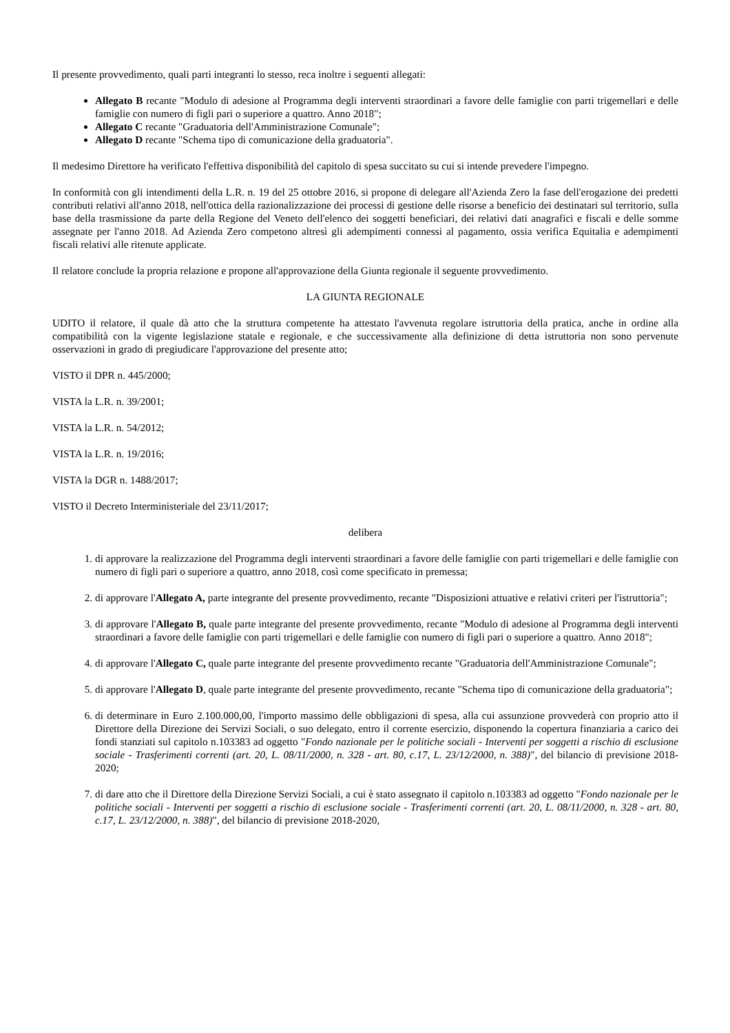Il presente provvedimento, quali parti integranti lo stesso, reca inoltre i seguenti allegati:
Allegato B recante "Modulo di adesione al Programma degli interventi straordinari a favore delle famiglie con parti trigemellari e delle famiglie con numero di figli pari o superiore a quattro. Anno 2018";
Allegato C recante "Graduatoria dell'Amministrazione Comunale";
Allegato D recante "Schema tipo di comunicazione della graduatoria".
Il medesimo Direttore ha verificato l'effettiva disponibilità del capitolo di spesa succitato su cui si intende prevedere l'impegno.
In conformità con gli intendimenti della L.R. n. 19 del 25 ottobre 2016, si propone di delegare all'Azienda Zero la fase dell'erogazione dei predetti contributi relativi all'anno 2018, nell'ottica della razionalizzazione dei processi di gestione delle risorse a beneficio dei destinatari sul territorio, sulla base della trasmissione da parte della Regione del Veneto dell'elenco dei soggetti beneficiari, dei relativi dati anagrafici e fiscali e delle somme assegnate per l'anno 2018. Ad Azienda Zero competono altresì gli adempimenti connessi al pagamento, ossia verifica Equitalia e adempimenti fiscali relativi alle ritenute applicate.
Il relatore conclude la propria relazione e propone all'approvazione della Giunta regionale il seguente provvedimento.
LA GIUNTA REGIONALE
UDITO il relatore, il quale dà atto che la struttura competente ha attestato l'avvenuta regolare istruttoria della pratica, anche in ordine alla compatibilità con la vigente legislazione statale e regionale, e che successivamente alla definizione di detta istruttoria non sono pervenute osservazioni in grado di pregiudicare l'approvazione del presente atto;
VISTO il DPR n. 445/2000;
VISTA la L.R. n. 39/2001;
VISTA la L.R. n. 54/2012;
VISTA la L.R. n. 19/2016;
VISTA la DGR n. 1488/2017;
VISTO il Decreto Interministeriale del 23/11/2017;
delibera
1. di approvare la realizzazione del Programma degli interventi straordinari a favore delle famiglie con parti trigemellari e delle famiglie con numero di figli pari o superiore a quattro, anno 2018, così come specificato in premessa;
2. di approvare l'Allegato A, parte integrante del presente provvedimento, recante "Disposizioni attuative e relativi criteri per l'istruttoria";
3. di approvare l'Allegato B, quale parte integrante del presente provvedimento, recante "Modulo di adesione al Programma degli interventi straordinari a favore delle famiglie con parti trigemellari e delle famiglie con numero di figli pari o superiore a quattro. Anno 2018";
4. di approvare l'Allegato C, quale parte integrante del presente provvedimento recante "Graduatoria dell'Amministrazione Comunale";
5. di approvare l'Allegato D, quale parte integrante del presente provvedimento, recante "Schema tipo di comunicazione della graduatoria";
6. di determinare in Euro 2.100.000,00, l'importo massimo delle obbligazioni di spesa, alla cui assunzione provvederà con proprio atto il Direttore della Direzione dei Servizi Sociali, o suo delegato, entro il corrente esercizio, disponendo la copertura finanziaria a carico dei fondi stanziati sul capitolo n.103383 ad oggetto "Fondo nazionale per le politiche sociali - Interventi per soggetti a rischio di esclusione sociale - Trasferimenti correnti (art. 20, L. 08/11/2000, n. 328 - art. 80, c.17, L. 23/12/2000, n. 388)", del bilancio di previsione 2018-2020;
7. di dare atto che il Direttore della Direzione Servizi Sociali, a cui è stato assegnato il capitolo n.103383 ad oggetto "Fondo nazionale per le politiche sociali - Interventi per soggetti a rischio di esclusione sociale - Trasferimenti correnti (art. 20, L. 08/11/2000, n. 328 - art. 80, c.17, L. 23/12/2000, n. 388)", del bilancio di previsione 2018-2020,